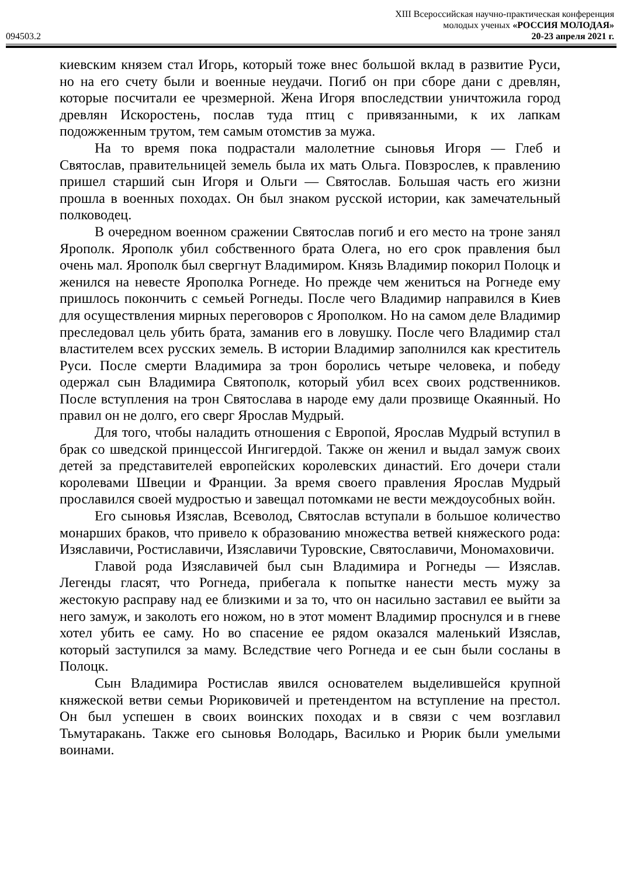XIII Всероссийская научно-практическая конференция
молодых ученых «РОССИЯ МОЛОДАЯ»
094503.2 20-23 апреля 2021 г.
киевским князем стал Игорь, который тоже внес большой вклад в развитие Руси, но на его счету были и военные неудачи. Погиб он при сборе дани с древлян, которые посчитали ее чрезмерной. Жена Игоря впоследствии уничтожила город древлян Искоростень, послав туда птиц с привязанными, к их лапкам подожженным трутом, тем самым отомстив за мужа.
На то время пока подрастали малолетние сыновья Игоря — Глеб и Святослав, правительницей земель была их мать Ольга. Повзрослев, к правлению пришел старший сын Игоря и Ольги — Святослав. Большая часть его жизни прошла в военных походах. Он был знаком русской истории, как замечательный полководец.
В очередном военном сражении Святослав погиб и его место на троне занял Ярополк. Ярополк убил собственного брата Олега, но его срок правления был очень мал. Ярополк был свергнут Владимиром. Князь Владимир покорил Полоцк и женился на невесте Ярополка Рогнеде. Но прежде чем жениться на Рогнеде ему пришлось покончить с семьей Рогнеды. После чего Владимир направился в Киев для осуществления мирных переговоров с Ярополком. Но на самом деле Владимир преследовал цель убить брата, заманив его в ловушку. После чего Владимир стал властителем всех русских земель. В истории Владимир заполнился как креститель Руси. После смерти Владимира за трон боролись четыре человека, и победу одержал сын Владимира Святополк, который убил всех своих родственников. После вступления на трон Святослава в народе ему дали прозвище Окаянный. Но правил он не долго, его сверг Ярослав Мудрый.
Для того, чтобы наладить отношения с Европой, Ярослав Мудрый вступил в брак со шведской принцессой Ингигердой. Также он женил и выдал замуж своих детей за представителей европейских королевских династий. Его дочери стали королевами Швеции и Франции. За время своего правления Ярослав Мудрый прославился своей мудростью и завещал потомками не вести междоусобных войн.
Его сыновья Изяслав, Всеволод, Святослав вступали в большое количество монарших браков, что привело к образованию множества ветвей княжеского рода: Изяславичи, Ростиславичи, Изяславичи Туровские, Святославичи, Мономаховичи.
Главой рода Изяславичей был сын Владимира и Рогнеды — Изяслав. Легенды гласят, что Рогнеда, прибегала к попытке нанести месть мужу за жестокую расправу над ее близкими и за то, что он насильно заставил ее выйти за него замуж, и заколоть его ножом, но в этот момент Владимир проснулся и в гневе хотел убить ее саму. Но во спасение ее рядом оказался маленький Изяслав, который заступился за маму. Вследствие чего Рогнеда и ее сын были сосланы в Полоцк.
Сын Владимира Ростислав явился основателем выделившейся крупной княжеской ветви семьи Рюриковичей и претендентом на вступление на престол. Он был успешен в своих воинских походах и в связи с чем возглавил Тьмутаракань. Также его сыновья Володарь, Василько и Рюрик были умелыми воинами.